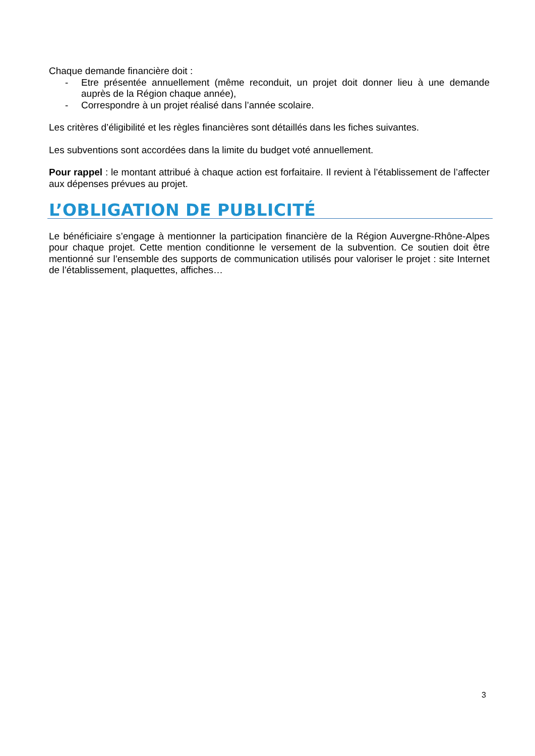Chaque demande financière doit :
- Etre présentée annuellement (même reconduit, un projet doit donner lieu à une demande auprès de la Région chaque année),
- Correspondre à un projet réalisé dans l’année scolaire.
Les critères d’éligibilité et les règles financières sont détaillés dans les fiches suivantes.
Les subventions sont accordées dans la limite du budget voté annuellement.
Pour rappel : le montant attribué à chaque action est forfaitaire. Il revient à l’établissement de l’affecter aux dépenses prévues au projet.
L’OBLIGATION DE PUBLICITÉ
Le bénéficiaire s’engage à mentionner la participation financière de la Région Auvergne-Rhône-Alpes pour chaque projet. Cette mention conditionne le versement de la subvention. Ce soutien doit être mentionné sur l’ensemble des supports de communication utilisés pour valoriser le projet : site Internet de l’établissement, plaquettes, affiches…
3